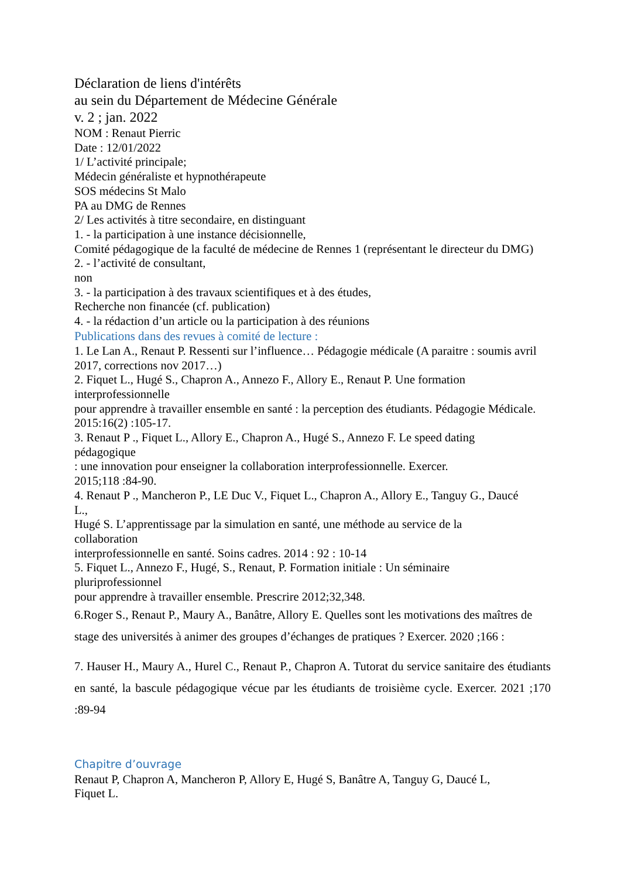Déclaration de liens d'intérêts
au sein du Département de Médecine Générale
v. 2 ; jan. 2022
NOM : Renaut Pierric
Date : 12/01/2022
1/ L’activité principale;
Médecin généraliste et hypnothérapeute
SOS médecins St Malo
PA au DMG de Rennes
2/ Les activités à titre secondaire, en distinguant
1. - la participation à une instance décisionnelle,
Comité pédagogique de la faculté de médecine de Rennes 1 (représentant le directeur du DMG)
2. - l’activité de consultant,
non
3. - la participation à des travaux scientifiques et à des études,
Recherche non financée (cf. publication)
4. - la rédaction d’un article ou la participation à des réunions
Publications dans des revues à comité de lecture :
1. Le Lan A., Renaut P. Ressenti sur l’influence… Pédagogie médicale (A paraitre : soumis avril 2017, corrections nov 2017…)
2. Fiquet L., Hugé S., Chapron A., Annezo F., Allory E., Renaut P. Une formation
interprofessionnelle
pour apprendre à travailler ensemble en santé : la perception des étudiants. Pédagogie Médicale. 2015:16(2) :105-17.
3. Renaut P ., Fiquet L., Allory E., Chapron A., Hugé S., Annezo F. Le speed dating
pédagogique
: une innovation pour enseigner la collaboration interprofessionnelle. Exercer.
2015;118 :84-90.
4. Renaut P ., Mancheron P., LE Duc V., Fiquet L., Chapron A., Allory E., Tanguy G., Daucé
L.,
Hugé S. L’apprentissage par la simulation en santé, une méthode au service de la
collaboration
interprofessionnelle en santé. Soins cadres. 2014 : 92 : 10-14
5. Fiquet L., Annezo F., Hugé, S., Renaut, P. Formation initiale : Un séminaire
pluriprofessionnel
pour apprendre à travailler ensemble. Prescrire 2012;32,348.
6.Roger S., Renaut P., Maury A., Banâtre, Allory E. Quelles sont les motivations des maîtres de stage des universités à animer des groupes d’échanges de pratiques ? Exercer. 2020 ;166 :
7. Hauser H., Maury A., Hurel C., Renaut P., Chapron A. Tutorat du service sanitaire des étudiants en santé, la bascule pédagogique vécue par les étudiants de troisième cycle. Exercer. 2021 ;170 :89-94
Chapitre d’ouvrage
Renaut P, Chapron A, Mancheron P, Allory E, Hugé S, Banâtre A, Tanguy G, Daucé L,
Fiquet L.